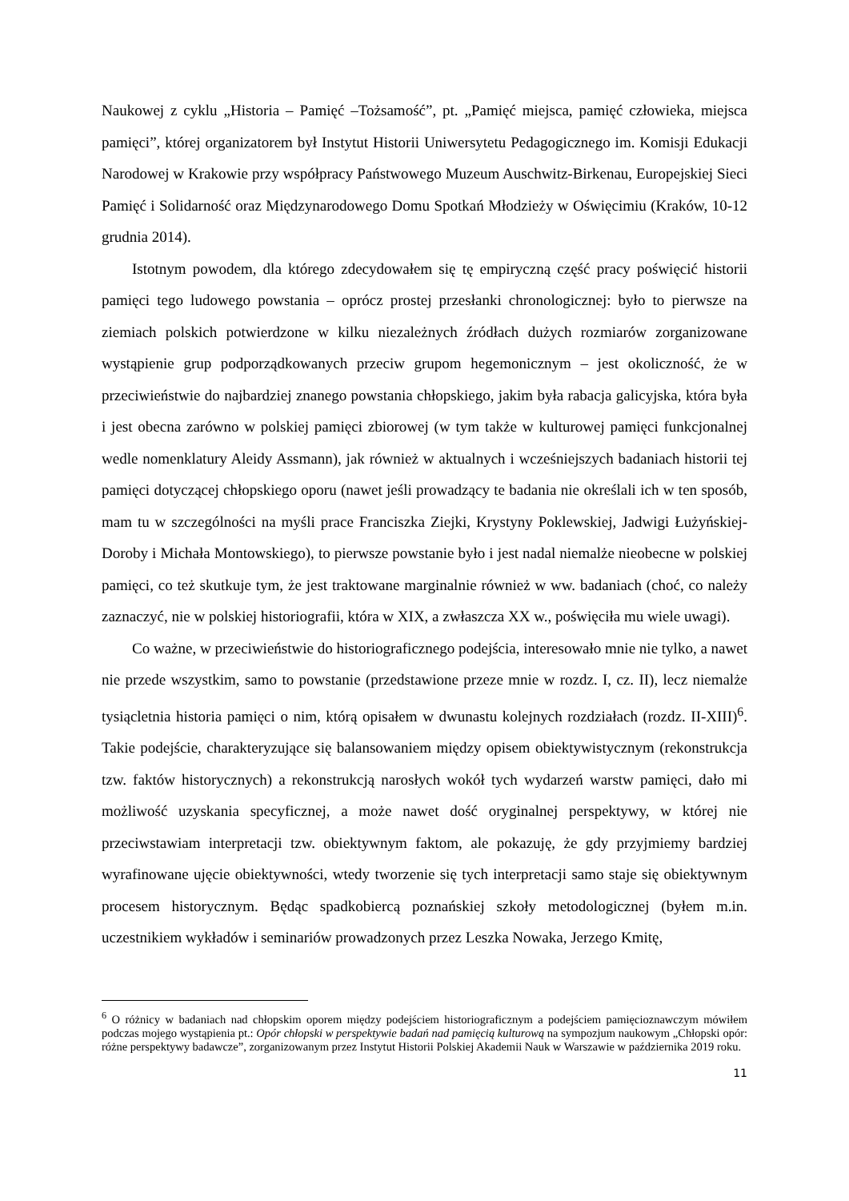Naukowej z cyklu „Historia – Pamięć –Tożsamość”, pt. „Pamięć miejsca, pamięć człowieka, miejsca pamięci”, której organizatorem był Instytut Historii Uniwersytetu Pedagogicznego im. Komisji Edukacji Narodowej w Krakowie przy współpracy Państwowego Muzeum Auschwitz-Birkenau, Europejskiej Sieci Pamięć i Solidarność oraz Międzynarodowego Domu Spotkań Młodzieży w Oświęcimiu (Kraków, 10-12 grudnia 2014).
Istotnym powodem, dla którego zdecydowałem się tę empiryczną część pracy poświęcić historii pamięci tego ludowego powstania – oprócz prostej przesłanki chronologicznej: było to pierwsze na ziemiach polskich potwierdzone w kilku niezależnych źródłach dużych rozmiarów zorganizowane wystąpienie grup podporządkowanych przeciw grupom hegemonicznym – jest okoliczność, że w przeciwieństwie do najbardziej znanego powstania chłopskiego, jakim była rabacja galicyjska, która była i jest obecna zarówno w polskiej pamięci zbiorowej (w tym także w kulturowej pamięci funkcjonalnej wedle nomenklatury Aleidy Assmann), jak również w aktualnych i wcześniejszych badaniach historii tej pamięci dotyczącej chłopskiego oporu (nawet jeśli prowadzący te badania nie określali ich w ten sposób, mam tu w szczególności na myśli prace Franciszka Ziejki, Krystyny Poklewskiej, Jadwigi Łużyńskiej-Doroby i Michała Montowskiego), to pierwsze powstanie było i jest nadal niemalże nieobecne w polskiej pamięci, co też skutkuje tym, że jest traktowane marginalnie również w ww. badaniach (choć, co należy zaznaczyć, nie w polskiej historiografii, która w XIX, a zwłaszcza XX w., poświęciła mu wiele uwagi).
Co ważne, w przeciwieństwie do historiograficznego podejścia, interesowało mnie nie tylko, a nawet nie przede wszystkim, samo to powstanie (przedstawione przeze mnie w rozdz. I, cz. II), lecz niemalże tysiącletnia historia pamięci o nim, którą opisałem w dwunastu kolejnych rozdziałach (rozdz. II-XIII)<sup>6</sup>. Takie podejście, charakteryzujące się balansowaniem między opisem obiektywistycznym (rekonstrukcja tzw. faktów historycznych) a rekonstrukcją narosłych wokół tych wydarzeń warstw pamięci, dało mi możliwość uzyskania specyficznej, a może nawet dość oryginalnej perspektywy, w której nie przeciwstawiam interpretacji tzw. obiektywnym faktom, ale pokazuję, że gdy przyjmiemy bardziej wyrafinowane ujęcie obiektywności, wtedy tworzenie się tych interpretacji samo staje się obiektywnym procesem historycznym. Będąc spadkobiercą poznańskiej szkoły metodologicznej (byłem m.in. uczestnikiem wykładów i seminariów prowadzonych przez Leszka Nowaka, Jerzego Kmitę,
<sup>6</sup> O różnicy w badaniach nad chłopskim oporem między podejściem historiograficznym a podejściem pamięcioznawczym mówiłem podczas mojego wystąpienia pt.: Opór chłopski w perspektywie badań nad pamięcią kulturową na sympozjum naukowym „Chłopski opór: różne perspektywy badawcze”, zorganizowanym przez Instytut Historii Polskiej Akademii Nauk w Warszawie w października 2019 roku.
11